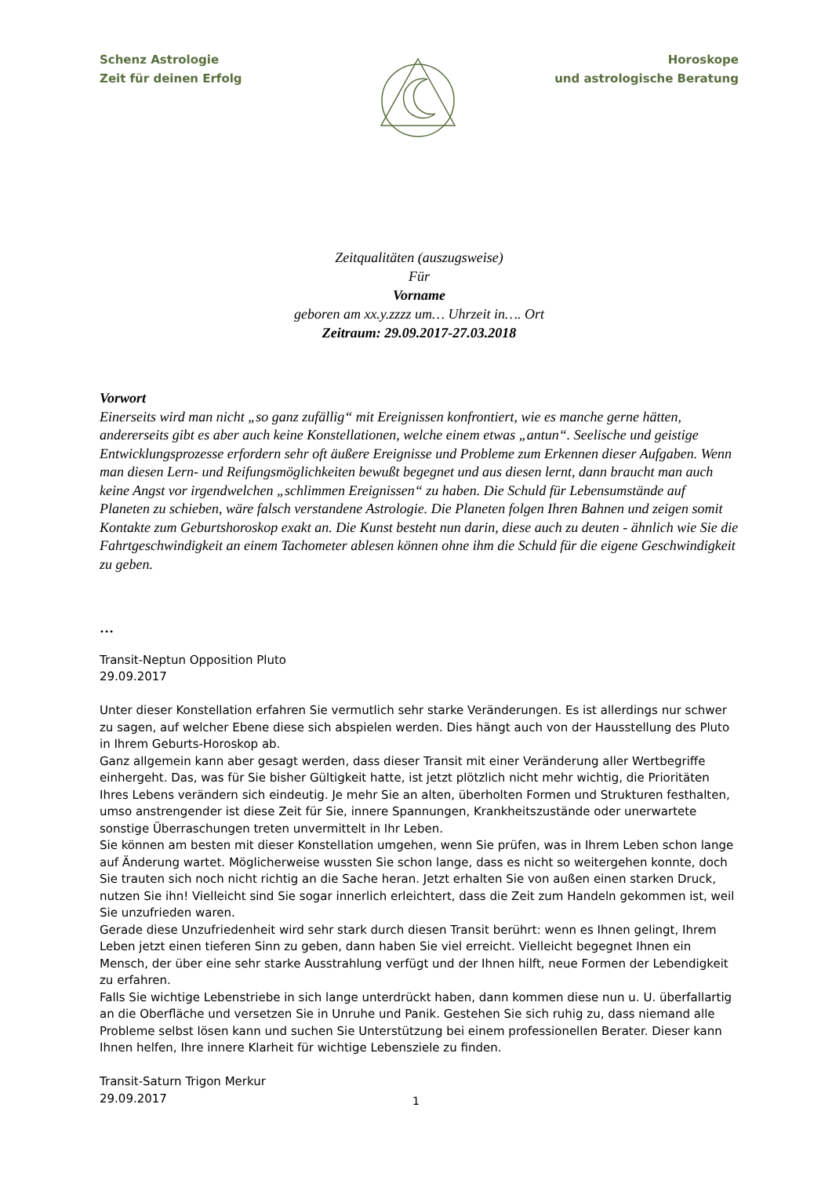Schenz Astrologie
Zeit für deinen Erfolg
Horoskope
und astrologische Beratung
Zeitqualitäten (auszugsweise)
Für
Vorname
geboren am xx.y.zzzz um… Uhrzeit in…. Ort
Zeitraum: 29.09.2017-27.03.2018
Vorwort
Einerseits wird man nicht „so ganz zufällig“ mit Ereignissen konfrontiert, wie es manche gerne hätten, andererseits gibt es aber auch keine Konstellationen, welche einem etwas „antun“. Seelische und geistige Entwicklungsprozesse erfordern sehr oft äußere Ereignisse und Probleme zum Erkennen dieser Aufgaben. Wenn man diesen Lern- und Reifungsmöglichkeiten bewußt begegnet und aus diesen lernt, dann braucht man auch keine Angst vor irgendwelchen „schlimmen Ereignissen“ zu haben. Die Schuld für Lebensumstände auf Planeten zu schieben, wäre falsch verstandene Astrologie. Die Planeten folgen Ihren Bahnen und zeigen somit Kontakte zum Geburtshoroskop exakt an. Die Kunst besteht nun darin, diese auch zu deuten - ähnlich wie Sie die Fahrtgeschwindigkeit an einem Tachometer ablesen können ohne ihm die Schuld für die eigene Geschwindigkeit zu geben.
…
Transit-Neptun Opposition Pluto
29.09.2017
Unter dieser Konstellation erfahren Sie vermutlich sehr starke Veränderungen. Es ist allerdings nur schwer zu sagen, auf welcher Ebene diese sich abspielen werden. Dies hängt auch von der Hausstellung des Pluto in Ihrem Geburts-Horoskop ab.
Ganz allgemein kann aber gesagt werden, dass dieser Transit mit einer Veränderung aller Wertbegriffe einhergeht. Das, was für Sie bisher Gültigkeit hatte, ist jetzt plötzlich nicht mehr wichtig, die Prioritäten Ihres Lebens verändern sich eindeutig. Je mehr Sie an alten, überholten Formen und Strukturen festhalten, umso anstrengender ist diese Zeit für Sie, innere Spannungen, Krankheitszustände oder unerwartete sonstige Überraschungen treten unvermittelt in Ihr Leben.
Sie können am besten mit dieser Konstellation umgehen, wenn Sie prüfen, was in Ihrem Leben schon lange auf Änderung wartet. Möglicherweise wussten Sie schon lange, dass es nicht so weitergehen konnte, doch Sie trauten sich noch nicht richtig an die Sache heran. Jetzt erhalten Sie von außen einen starken Druck, nutzen Sie ihn! Vielleicht sind Sie sogar innerlich erleichtert, dass die Zeit zum Handeln gekommen ist, weil Sie unzufrieden waren.
Gerade diese Unzufriedenheit wird sehr stark durch diesen Transit berührt: wenn es Ihnen gelingt, Ihrem Leben jetzt einen tieferen Sinn zu geben, dann haben Sie viel erreicht. Vielleicht begegnet Ihnen ein Mensch, der über eine sehr starke Ausstrahlung verfügt und der Ihnen hilft, neue Formen der Lebendigkeit zu erfahren.
Falls Sie wichtige Lebenstriebe in sich lange unterdrückt haben, dann kommen diese nun u. U. überfallartig an die Oberfläche und versetzen Sie in Unruhe und Panik. Gestehen Sie sich ruhig zu, dass niemand alle Probleme selbst lösen kann und suchen Sie Unterstützung bei einem professionellen Berater. Dieser kann Ihnen helfen, Ihre innere Klarheit für wichtige Lebensziele zu finden.
Transit-Saturn Trigon Merkur
29.09.2017
1